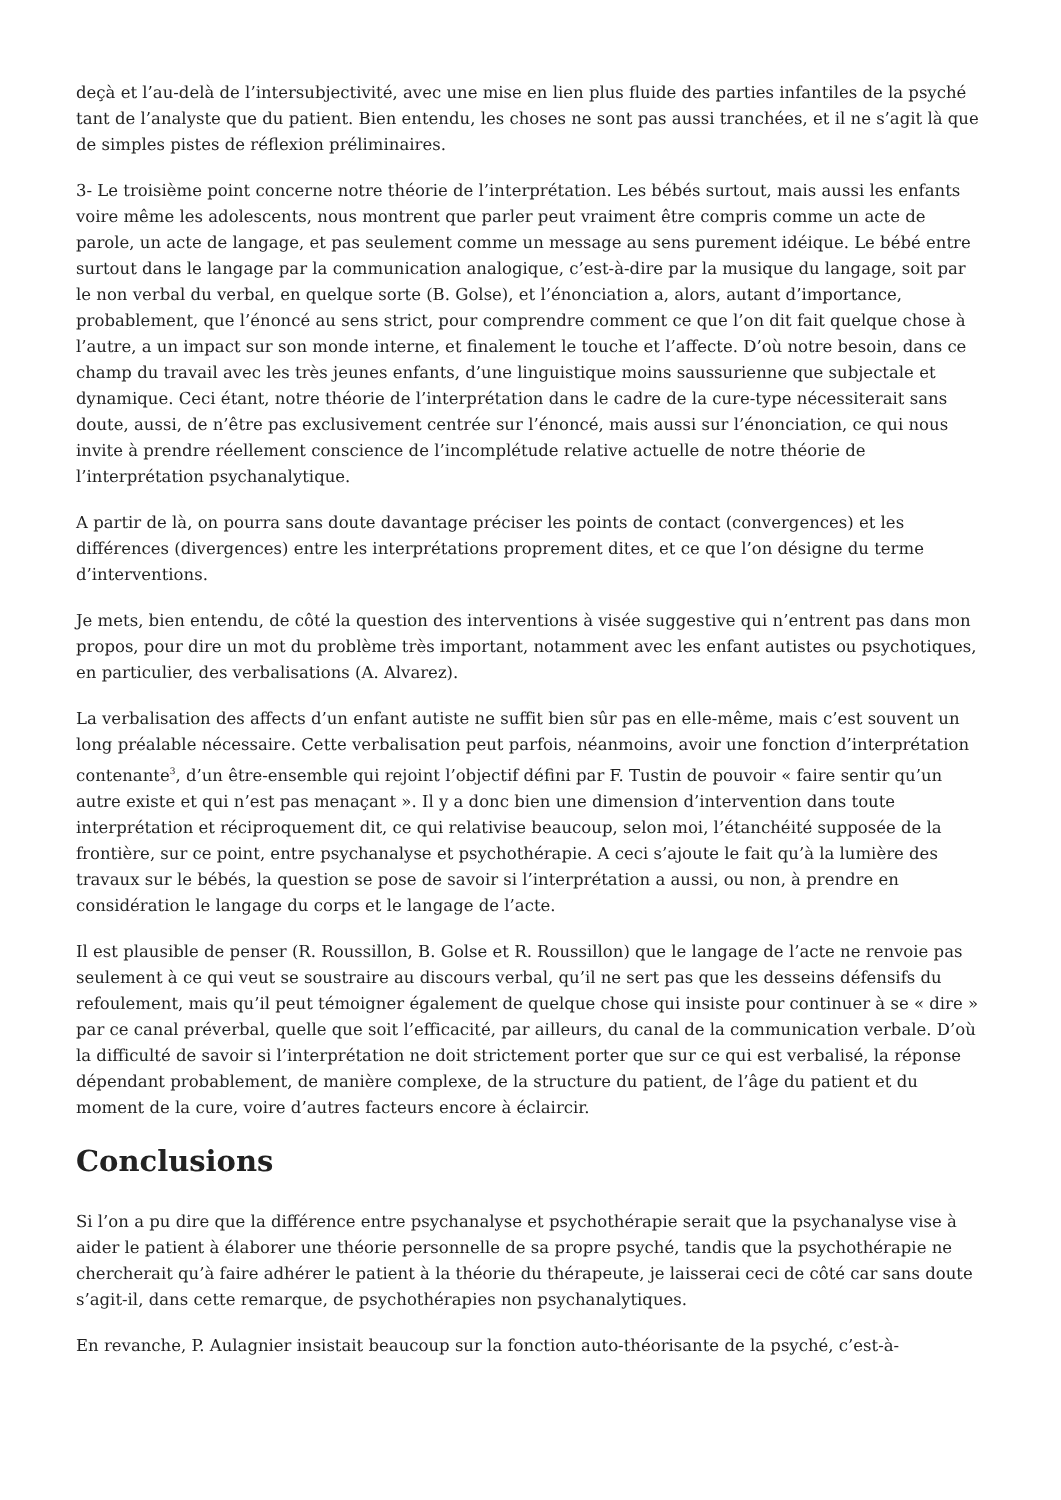deçà et l’au-delà de l’intersubjectivité, avec une mise en lien plus fluide des parties infantiles de la psyché tant de l’analyste que du patient. Bien entendu, les choses ne sont pas aussi tranchées, et il ne s’agit là que de simples pistes de réflexion préliminaires.
3- Le troisième point concerne notre théorie de l’interprétation. Les bébés surtout, mais aussi les enfants voire même les adolescents, nous montrent que parler peut vraiment être compris comme un acte de parole, un acte de langage, et pas seulement comme un message au sens purement idéique. Le bébé entre surtout dans le langage par la communication analogique, c’est-à-dire par la musique du langage, soit par le non verbal du verbal, en quelque sorte (B. Golse), et l’énonciation a, alors, autant d’importance, probablement, que l’énoncé au sens strict, pour comprendre comment ce que l’on dit fait quelque chose à l’autre, a un impact sur son monde interne, et finalement le touche et l’affecte. D’où notre besoin, dans ce champ du travail avec les très jeunes enfants, d’une linguistique moins saussurienne que subjectale et dynamique. Ceci étant, notre théorie de l’interprétation dans le cadre de la cure-type nécessiterait sans doute, aussi, de n’être pas exclusivement centrée sur l’énoncé, mais aussi sur l’énonciation, ce qui nous invite à prendre réellement conscience de l’incomplétude relative actuelle de notre théorie de l’interprétation psychanalytique.
A partir de là, on pourra sans doute davantage préciser les points de contact (convergences) et les différences (divergences) entre les interprétations proprement dites, et ce que l’on désigne du terme d’interventions.
Je mets, bien entendu, de côté la question des interventions à visée suggestive qui n’entrent pas dans mon propos, pour dire un mot du problème très important, notamment avec les enfant autistes ou psychotiques, en particulier, des verbalisations (A. Alvarez).
La verbalisation des affects d’un enfant autiste ne suffit bien sûr pas en elle-même, mais c’est souvent un long préalable nécessaire. Cette verbalisation peut parfois, néanmoins, avoir une fonction d’interprétation contenante<sup>3</sup>, d’un être-ensemble qui rejoint l’objectif défini par F. Tustin de pouvoir « faire sentir qu’un autre existe et qui n’est pas menaçant ». Il y a donc bien une dimension d’intervention dans toute interprétation et réciproquement dit, ce qui relativise beaucoup, selon moi, l’étanchéité supposée de la frontière, sur ce point, entre psychanalyse et psychothérapie. A ceci s’ajoute le fait qu’à la lumière des travaux sur le bébés, la question se pose de savoir si l’interprétation a aussi, ou non, à prendre en considération le langage du corps et le langage de l’acte.
Il est plausible de penser (R. Roussillon, B. Golse et R. Roussillon) que le langage de l’acte ne renvoie pas seulement à ce qui veut se soustraire au discours verbal, qu’il ne sert pas que les desseins défensifs du refoulement, mais qu’il peut témoigner également de quelque chose qui insiste pour continuer à se « dire » par ce canal préverbal, quelle que soit l’efficacité, par ailleurs, du canal de la communication verbale. D’où la difficulté de savoir si l’interprétation ne doit strictement porter que sur ce qui est verbalisé, la réponse dépendant probablement, de manière complexe, de la structure du patient, de l’âge du patient et du moment de la cure, voire d’autres facteurs encore à éclaircir.
Conclusions
Si l’on a pu dire que la différence entre psychanalyse et psychothérapie serait que la psychanalyse vise à aider le patient à élaborer une théorie personnelle de sa propre psyché, tandis que la psychothérapie ne chercherait qu’à faire adhérer le patient à la théorie du thérapeute, je laisserai ceci de côté car sans doute s’agit-il, dans cette remarque, de psychothérapies non psychanalytiques.
En revanche, P. Aulagnier insistait beaucoup sur la fonction auto-théorisante de la psyché, c’est-à-